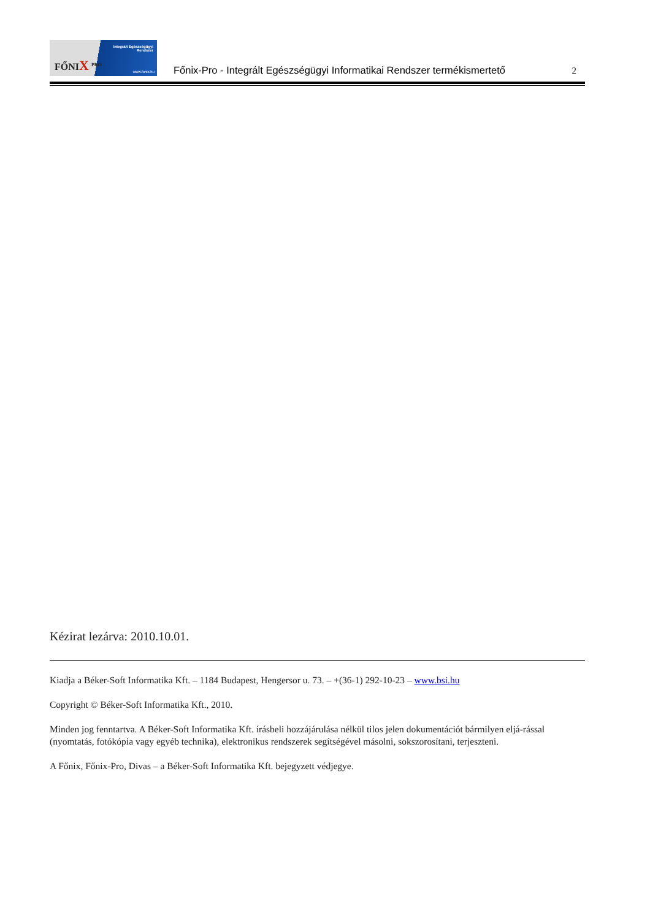FŐNIX <sup>PRO</sup>
Integrált Egészségügyi
Rendszer
www.fonix.hu
Főnix-Pro - Integrált Egészségügyi Informatikai Rendszer termékismertető
2
Kézirat lezárva: 2010.10.01.
Kiadja a Béker-Soft Informatika Kft. – 1184 Budapest, Hengersor u. 73. – +(36-1) 292-10-23 – www.bsi.hu
Copyright © Béker-Soft Informatika Kft., 2010.
Minden jog fenntartva. A Béker-Soft Informatika Kft. írásbeli hozzájárulása nélkül tilos jelen dokumentációt bármilyen eljá-rással (nyomtatás, fotókópia vagy egyéb technika), elektronikus rendszerek segítségével másolni, sokszorosítani, terjeszteni.
A Főnix, Főnix-Pro, Divas – a Béker-Soft Informatika Kft. bejegyzett védjegye.